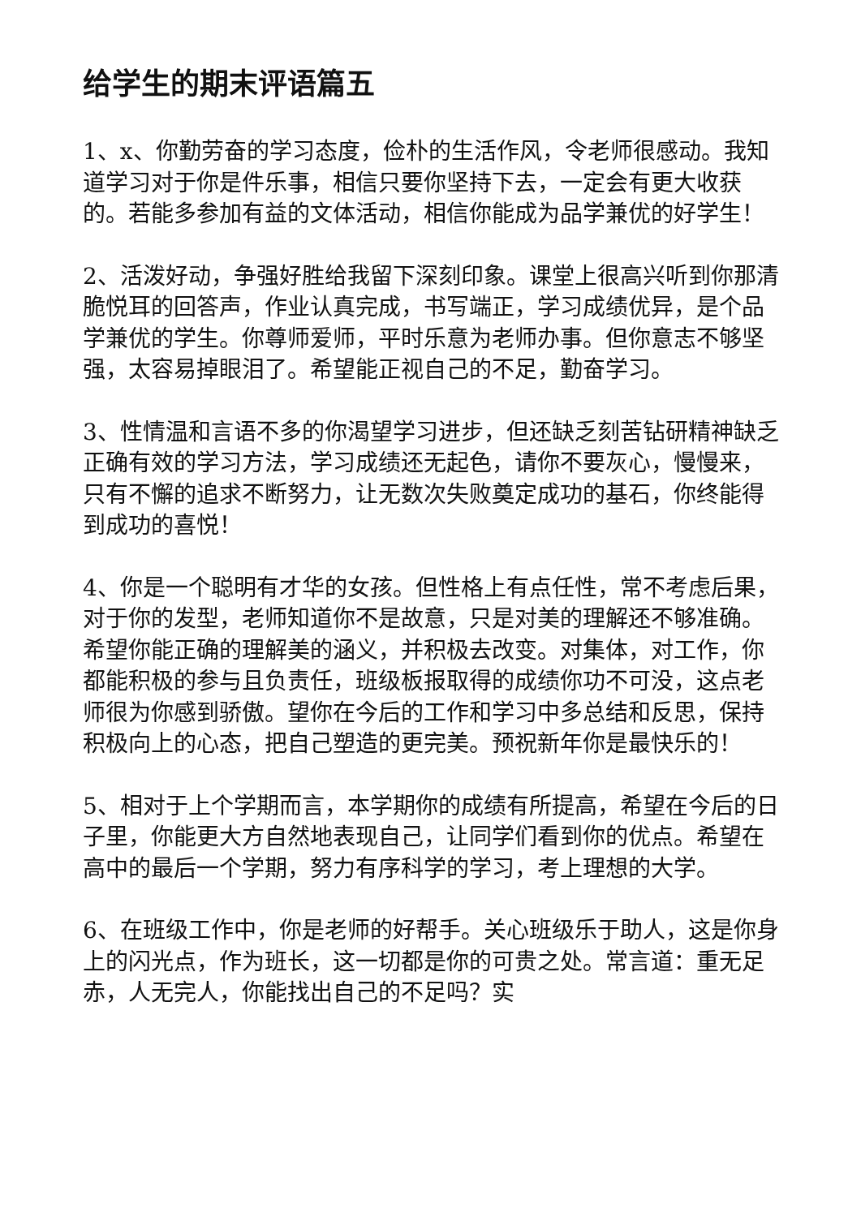给学生的期末评语篇五
1、x、你勤劳奋的学习态度，俭朴的生活作风，令老师很感动。我知道学习对于你是件乐事，相信只要你坚持下去，一定会有更大收获的。若能多参加有益的文体活动，相信你能成为品学兼优的好学生！
2、活泼好动，争强好胜给我留下深刻印象。课堂上很高兴听到你那清脆悦耳的回答声，作业认真完成，书写端正，学习成绩优异，是个品学兼优的学生。你尊师爱师，平时乐意为老师办事。但你意志不够坚强，太容易掉眼泪了。希望能正视自己的不足，勤奋学习。
3、性情温和言语不多的你渴望学习进步，但还缺乏刻苦钻研精神缺乏正确有效的学习方法，学习成绩还无起色，请你不要灰心，慢慢来，只有不懈的追求不断努力，让无数次失败奠定成功的基石，你终能得到成功的喜悦！
4、你是一个聪明有才华的女孩。但性格上有点任性，常不考虑后果，对于你的发型，老师知道你不是故意，只是对美的理解还不够准确。希望你能正确的理解美的涵义，并积极去改变。对集体，对工作，你都能积极的参与且负责任，班级板报取得的成绩你功不可没，这点老师很为你感到骄傲。望你在今后的工作和学习中多总结和反思，保持积极向上的心态，把自己塑造的更完美。预祝新年你是最快乐的！
5、相对于上个学期而言，本学期你的成绩有所提高，希望在今后的日子里，你能更大方自然地表现自己，让同学们看到你的优点。希望在高中的最后一个学期，努力有序科学的学习，考上理想的大学。
6、在班级工作中，你是老师的好帮手。关心班级乐于助人，这是你身上的闪光点，作为班长，这一切都是你的可贵之处。常言道：重无足赤，人无完人，你能找出自己的不足吗？实